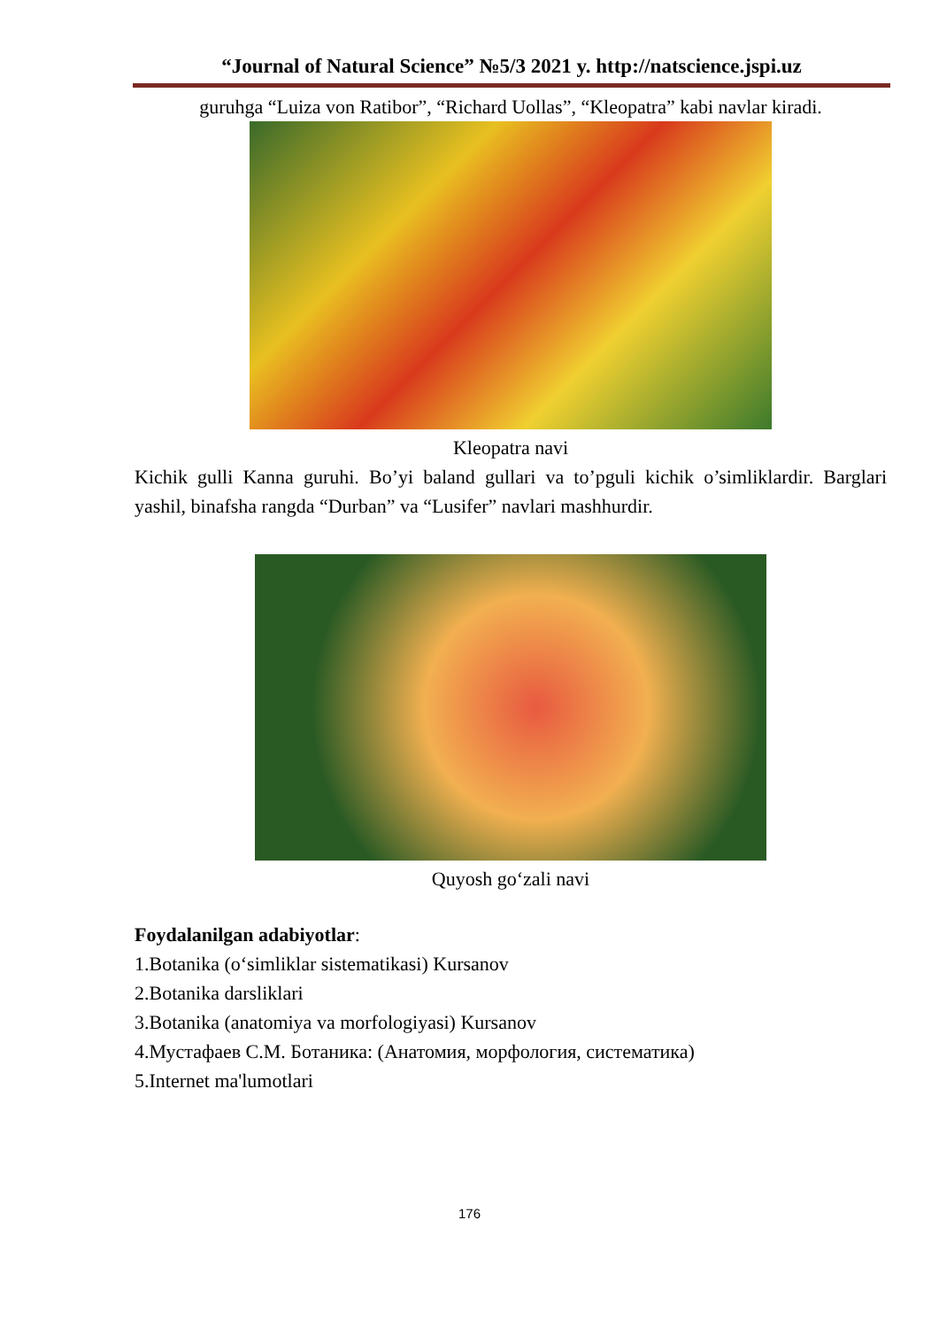“Journal of Natural Science” №5/3 2021 y. http://natscience.jspi.uz
guruhga “Luiza von Ratibor”, “Richard Uollas”, “Kleopatra” kabi navlar kiradi.
Kleopatra navi
Kichik gulli Kanna guruhi. Bo’yi baland gullari va to’pguli kichik o’simliklardir. Barglari yashil, binafsha rangda “Durban” va “Lusifer” navlari mashhurdir.
Quyosh go‘zali navi
Foydalanilgan adabiyotlar:
1.Botanika (o‘simliklar sistematikasi) Kursanov
2.Botanika darsliklari
3.Botanika (anatomiya va morfologiyasi) Kursanov
4.Мустафаев С.М. Ботаника: (Анатомия, морфология, систематика)
5.Internet ma'lumotlari
176